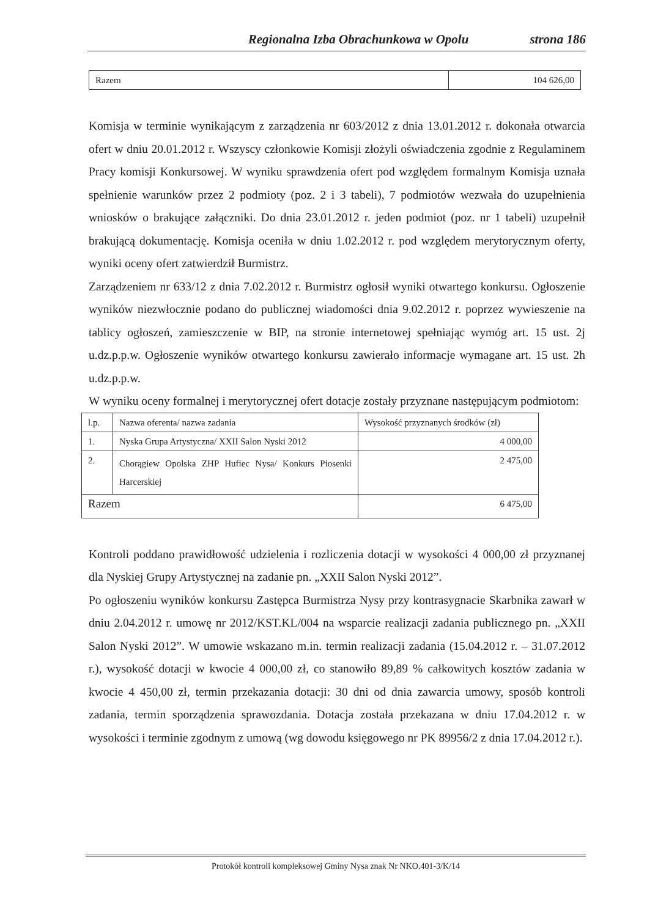Regionalna Izba Obrachunkowa w Opolu strona 186
| Razem | 104 626,00 |
Komisja w terminie wynikającym z zarządzenia nr 603/2012 z dnia 13.01.2012 r. dokonała otwarcia ofert w dniu 20.01.2012 r. Wszyscy członkowie Komisji złożyli oświadczenia zgodnie z Regulaminem Pracy komisji Konkursowej. W wyniku sprawdzenia ofert pod względem formalnym Komisja uznała spełnienie warunków przez 2 podmioty (poz. 2 i 3 tabeli), 7 podmiotów wezwała do uzupełnienia wniosków o brakujące załączniki. Do dnia 23.01.2012 r. jeden podmiot (poz. nr 1 tabeli) uzupełnił brakującą dokumentację. Komisja oceniła w dniu 1.02.2012 r. pod względem merytorycznym oferty, wyniki oceny ofert zatwierdził Burmistrz.
Zarządzeniem nr 633/12 z dnia 7.02.2012 r. Burmistrz ogłosił wyniki otwartego konkursu. Ogłoszenie wyników niezwłocznie podano do publicznej wiadomości dnia 9.02.2012 r. poprzez wywieszenie na tablicy ogłoszeń, zamieszczenie w BIP, na stronie internetowej spełniając wymóg art. 15 ust. 2j u.dz.p.p.w. Ogłoszenie wyników otwartego konkursu zawierało informacje wymagane art. 15 ust. 2h u.dz.p.p.w.
W wyniku oceny formalnej i merytorycznej ofert dotacje zostały przyznane następującym podmiotom:
| l.p. | Nazwa oferenta/ nazwa zadania | Wysokość przyznanych środków (zł) |
| 1. | Nyska Grupa Artystyczna/ XXII Salon Nyski 2012 | 4 000,00 |
| 2. | Chorągiew Opolska ZHP Hufiec Nysa/ Konkurs Piosenki Harcerskiej | 2 475,00 |
| Razem | | 6 475,00 |
Kontroli poddano prawidłowość udzielenia i rozliczenia dotacji w wysokości 4 000,00 zł przyznanej dla Nyskiej Grupy Artystycznej na zadanie pn. „XXII Salon Nyski 2012”.
Po ogłoszeniu wyników konkursu Zastępca Burmistrza Nysy przy kontrasygnacie Skarbnika zawarł w dniu 2.04.2012 r. umowę nr 2012/KST.KL/004 na wsparcie realizacji zadania publicznego pn. „XXII Salon Nyski 2012”. W umowie wskazano m.in. termin realizacji zadania (15.04.2012 r. – 31.07.2012 r.), wysokość dotacji w kwocie 4 000,00 zł, co stanowiło 89,89 % całkowitych kosztów zadania w kwocie 4 450,00 zł, termin przekazania dotacji: 30 dni od dnia zawarcia umowy, sposób kontroli zadania, termin sporządzenia sprawozdania. Dotacja została przekazana w dniu 17.04.2012 r. w wysokości i terminie zgodnym z umową (wg dowodu księgowego nr PK 89956/2 z dnia 17.04.2012 r.).
Protokół kontroli kompleksowej Gminy Nysa znak Nr NKO.401-3/K/14